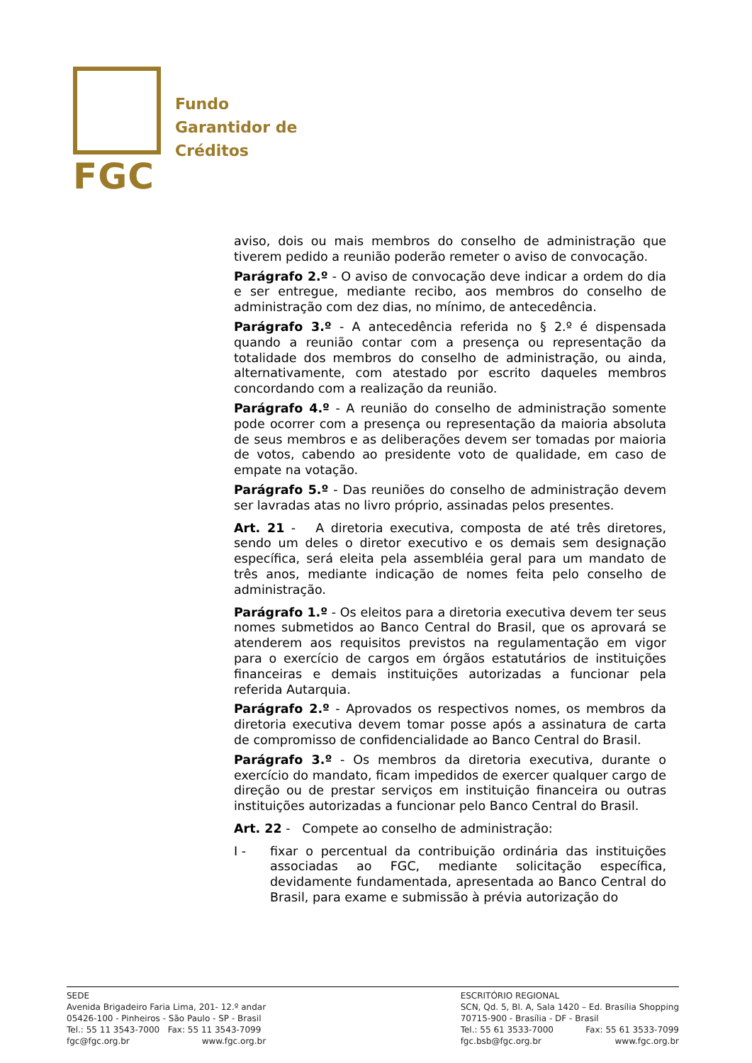FGC
Fundo
Garantidor de
Créditos
aviso, dois ou mais membros do conselho de administração que tiverem pedido a reunião poderão remeter o aviso de convocação.
Parágrafo 2.º - O aviso de convocação deve indicar a ordem do dia e ser entregue, mediante recibo, aos membros do conselho de administração com dez dias, no mínimo, de antecedência.
Parágrafo 3.º - A antecedência referida no § 2.º é dispensada quando a reunião contar com a presença ou representação da totalidade dos membros do conselho de administração, ou ainda, alternativamente, com atestado por escrito daqueles membros concordando com a realização da reunião.
Parágrafo 4.º - A reunião do conselho de administração somente pode ocorrer com a presença ou representação da maioria absoluta de seus membros e as deliberações devem ser tomadas por maioria de votos, cabendo ao presidente voto de qualidade, em caso de empate na votação.
Parágrafo 5.º - Das reuniões do conselho de administração devem ser lavradas atas no livro próprio, assinadas pelos presentes.
Art. 21 - A diretoria executiva, composta de até três diretores, sendo um deles o diretor executivo e os demais sem designação específica, será eleita pela assembléia geral para um mandato de três anos, mediante indicação de nomes feita pelo conselho de administração.
Parágrafo 1.º - Os eleitos para a diretoria executiva devem ter seus nomes submetidos ao Banco Central do Brasil, que os aprovará se atenderem aos requisitos previstos na regulamentação em vigor para o exercício de cargos em órgãos estatutários de instituições financeiras e demais instituições autorizadas a funcionar pela referida Autarquia.
Parágrafo 2.º - Aprovados os respectivos nomes, os membros da diretoria executiva devem tomar posse após a assinatura de carta de compromisso de confidencialidade ao Banco Central do Brasil.
Parágrafo 3.º - Os membros da diretoria executiva, durante o exercício do mandato, ficam impedidos de exercer qualquer cargo de direção ou de prestar serviços em instituição financeira ou outras instituições autorizadas a funcionar pelo Banco Central do Brasil.
Art. 22 - Compete ao conselho de administração:
I - fixar o percentual da contribuição ordinária das instituições associadas ao FGC, mediante solicitação específica, devidamente fundamentada, apresentada ao Banco Central do Brasil, para exame e submissão à prévia autorização do
SEDE
Avenida Brigadeiro Faria Lima, 201- 12.º andar
05426-100 - Pinheiros - São Paulo - SP - Brasil
Tel.: 55 11 3543-7000 Fax: 55 11 3543-7099
fgc@fgc.org.br www.fgc.org.br
ESCRITÓRIO REGIONAL
SCN, Qd. 5, Bl. A, Sala 1420 – Ed. Brasília Shopping
70715-900 - Brasília - DF - Brasil
Tel.: 55 61 3533-7000 Fax: 55 61 3533-7099
fgc.bsb@fgc.org.br www.fgc.org.br